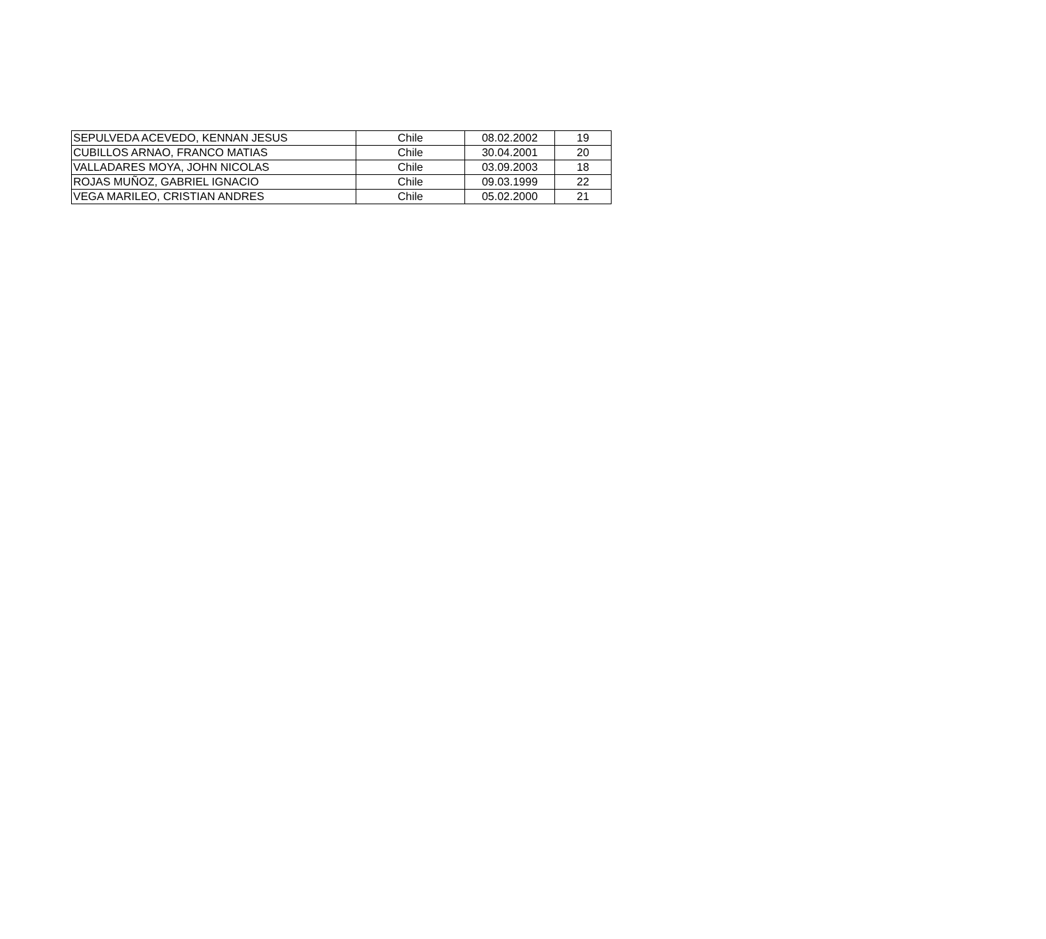| SEPULVEDA ACEVEDO, KENNAN JESUS | Chile | 08.02.2002 | 19 |
| CUBILLOS ARNAO, FRANCO MATIAS | Chile | 30.04.2001 | 20 |
| VALLADARES MOYA, JOHN NICOLAS | Chile | 03.09.2003 | 18 |
| ROJAS MUÑOZ, GABRIEL IGNACIO | Chile | 09.03.1999 | 22 |
| VEGA MARILEO, CRISTIAN ANDRES | Chile | 05.02.2000 | 21 |